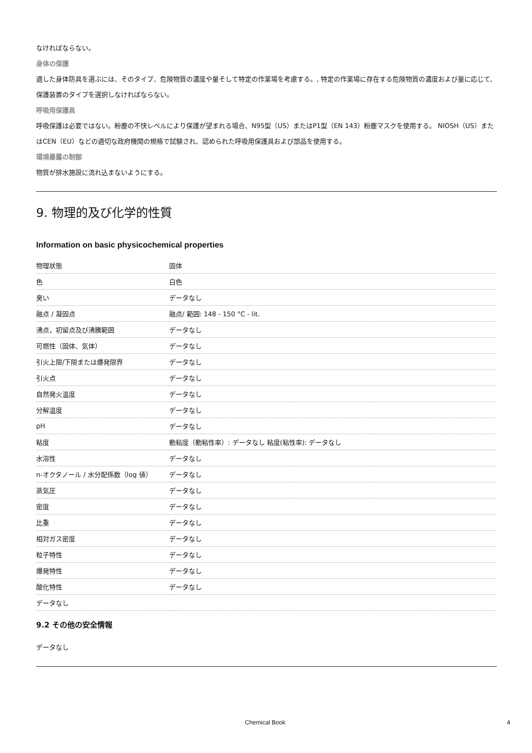なければならない。
身体の保護
適した身体防具を選ぶには、そのタイプ、危険物質の濃度や量そして特定の作業場を考慮する。, 特定の作業場に存在する危険物質の濃度および量に応じて、保護装置のタイプを選択しなければならない。
呼吸用保護具
呼吸保護は必要ではない。粉塵の不快レベルにより保護が望まれる場合、N95型（US）またはP1型（EN 143）粉塵マスクを使用する。 NIOSH（US）またはCEN（EU）などの適切な政府機関の規格で試験され、認められた呼吸用保護具および部品を使用する。
環境暴露の制御
物質が排水施設に流れ込まないようにする。
9. 物理的及び化学的性質
Information on basic physicochemical properties
| 物理状態 | 固体 |
| 色 | 白色 |
| 臭い | データなし |
| 融点 / 凝固点 | 融点/ 範囲: 148 - 150 °C - lit. |
| 沸点，初留点及び沸騰範囲 | データなし |
| 可燃性（固体、気体） | データなし |
| 引火上限/下限または爆発限界 | データなし |
| 引火点 | データなし |
| 自然発火温度 | データなし |
| 分解温度 | データなし |
| pH | データなし |
| 粘度 | 動粘度（動粘性率）: データなし 粘度(粘性率): データなし |
| 水溶性 | データなし |
| n-オクタノール / 水分配係数（log 値） | データなし |
| 蒸気圧 | データなし |
| 密度 | データなし |
| 比重 | データなし |
| 相対ガス密度 | データなし |
| 粒子特性 | データなし |
| 爆発特性 | データなし |
| 酸化特性 | データなし |
| データなし | |
9.2 その他の安全情報
データなし
Chemical Book 4